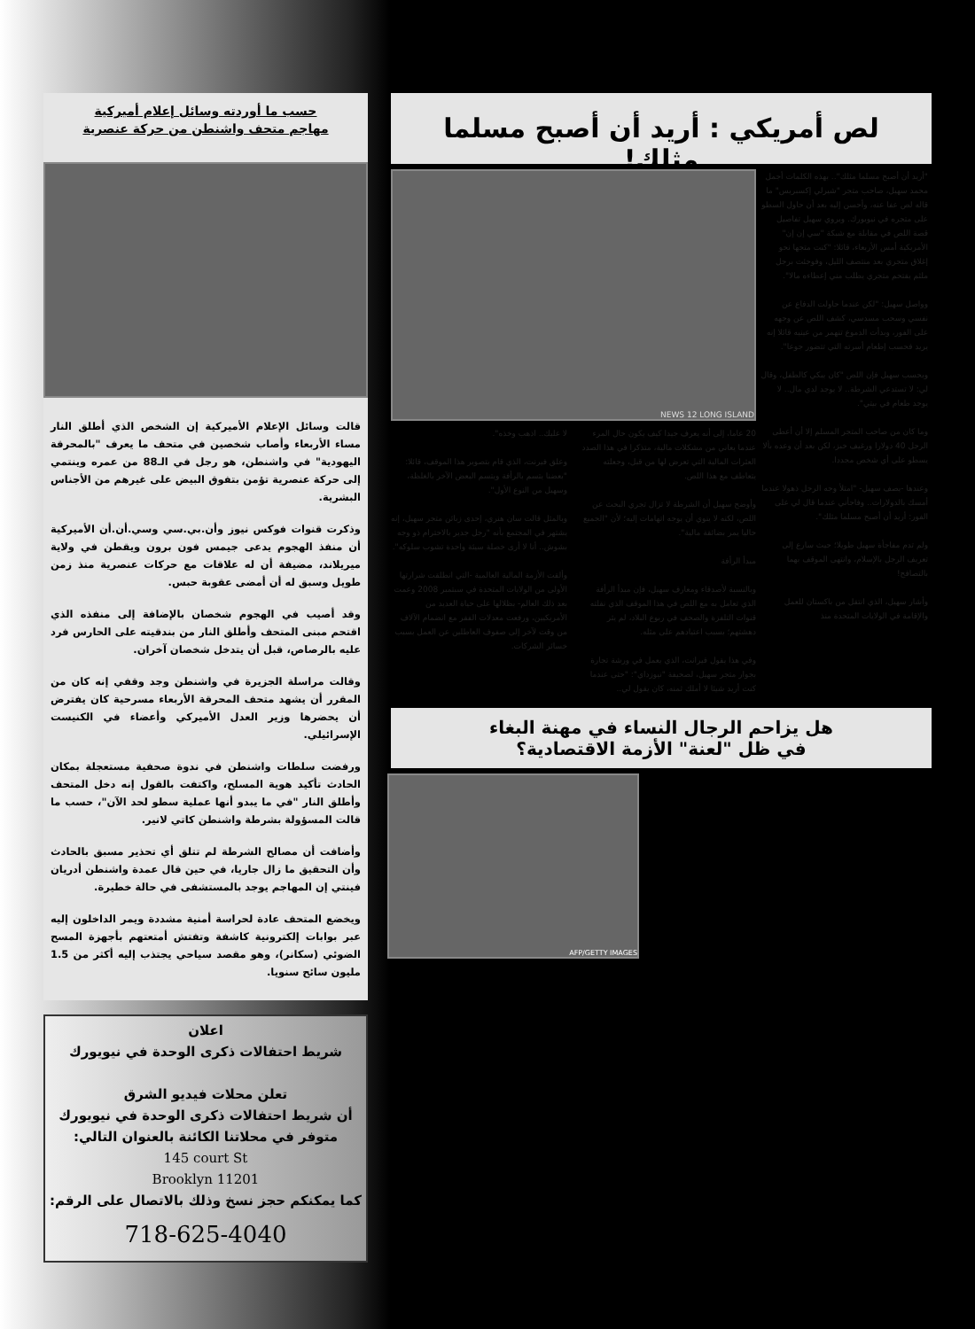لص أمريكي : أريد أن أصبح مسلما مثلك!
"أريد أن أصبح مسلما مثلك".. بهذه الكلمات أجمل محمد سهيل، صاحب متجر "شيرلي إكسبريس" ما قاله لص عفا عنه، وأحسن إليه بعد أن حاول السطو على متجره في نيويورك. ويروي سهيل تفاصيل قصة اللص في مقابلة مع شبكة "سي إن إن" الأمريكية أمس الأربعاء، قائلا: "كنت متجها نحو إغلاق متجري بعد منتصف الليل، وفوجئت برجل ملثم يقتحم متجري يطلب مني إعطاءه مالا".
وواصل سهيل: "لكن عندما حاولت الدفاع عن نفسي وسحب مسدسي، كشف اللص عن وجهه على الفور، وبدأت الدموع تنهمر من عينيه قائلا إنه يريد فحسب إطعام أسرته التي تتضور جوعا".
وبحسب سهيل فإن اللص "كان يبكي كالطفل، وقال لي: لا تستدعي الشرطة.. لا يوجد لدي مال.. لا يوجد طعام في بيتي".
وما كان من صاحب المتجر المسلم إلا أن أعطى الرجل 40 دولارا ورغيف خبز، لكن بعد أن وعده بألا يسطو على أي شخص مجددا.
وعندها -يصف سهيل- "امتلأ وجه الرجل ذهولا عندما أمسك بالدولارات.. وفاجأني عندما قال لي على الفور: أريد أن أصبح مسلما مثلك".
ولم تدم مفاجأة سهيل طويلا؛ حيث سارع إلى تعريف الرجل بالإسلام، وانتهى الموقف بهما بالتصافح!
وأشار سهيل، الذي انتقل من باكستان للعمل والإقامة في الولايات المتحدة منذ
NEWS 12 LONG ISLAND
20 عاما، إلى أنه يعرف جيدا كيف يكون حال المرء عندما يعاني من مشكلات مالية، متذكرا في هذا الصدد العثرات المالية التي تعرض لها من قبل، وجعلته يتعاطف مع هذا اللص.
وأوضح سهيل أن الشرطة لا تزال تجري البحث عن اللص، لكنه لا ينوي أن يوجه اتهامات إليه؛ لأن "الجميع حاليا يمر بضائقة مالية".
مبدأ الرأفة
وبالنسبة لأصدقاء ومعارف سهيل، فإن مبدأ الرأفة الذي تعامل به مع اللص في هذا الموقف الذي نقلته قنوات التلفزة والصحف في ربوع البلاد، لم يثر دهشتهم؛ بسبب اعتيادهم على مثله.
وفي هذا يقول فيرانت، الذي يعمل في ورشة تجارة بجوار متجر سهيل، لصحيفة "نيوزداي": "حتى عندما كنت أريد شيئا لا أملك ثمنه، كان يقول لي..
لا عليك.. اذهب وخذه".
وعلق فيرنت، الذي قام بتصوير هذا الموقف، قائلا: "بعضنا يتسم بالرأفة ويتسم البعض الآخر بالغلظة، وسهيل من النوع الأول".
وبالمثل قالت سان هنري، إحدى زبائن متجر سهيل، إنه يشتهر في المجتمع بأنه "رجل جدير بالاحترام ذو وجه بشوش.. أنا لا أرى خصلة سيئة واحدة تشوب سلوكه".
وألقت الأزمة المالية العالمية -التي انطلقت شرارتها الأولى من الولايات المتحدة في سبتمبر 2008 وعمت بعد ذلك العالم- بظلالها على حياة العديد من الأمريكيين، ورفعت معدلات الفقر مع انضمام الآلاف من وقت لآخر إلى صفوف العاطلين عن العمل بسبب خسائر الشركات.
هل يزاحم الرجال النساء في مهنة البغاء
في ظل "لعنة" الأزمة الاقتصادية؟
AFP/GETTY IMAGES
حسب ما أوردته وسائل إعلام أميركية
مهاجم متحف واشنطن من حركة عنصرية
قالت وسائل الإعلام الأميركية إن الشخص الذي أطلق النار مساء الأربعاء وأصاب شخصين في متحف ما يعرف "بالمحرقة اليهودية" في واشنطن، هو رجل في الـ88 من عمره وينتمي إلى حركة عنصرية تؤمن بتفوق البيض على غيرهم من الأجناس البشرية.
وذكرت قنوات فوكس نيوز وأن.بي.سي وسي.أن.أن الأميركية أن منفذ الهجوم يدعى جيمس فون برون ويقطن في ولاية ميريلاند، مضيفة أن له علاقات مع حركات عنصرية منذ زمن طويل وسبق له أن أمضى عقوبة حبس.
وقد أصيب في الهجوم شخصان بالإضافة إلى منفذه الذي اقتحم مبنى المتحف وأطلق النار من بندقيته على الحارس فرد عليه بالرصاص، قبل أن يتدخل شخصان آخران.
وقالت مراسلة الجزيرة في واشنطن وجد وقفي إنه كان من المقرر أن يشهد متحف المحرقة الأربعاء مسرحية كان يفترض أن يحضرها وزير العدل الأميركي وأعضاء في الكنيست الإسرائيلي.
ورفضت سلطات واشنطن في ندوة صحفية مستعجلة بمكان الحادث تأكيد هوية المسلح، واكتفت بالقول إنه دخل المتحف وأطلق النار "في ما يبدو أنها عملية سطو لحد الآن"، حسب ما قالت المسؤولة بشرطة واشنطن كاتي لانير.
وأضافت أن مصالح الشرطة لم تتلق أي تحذير مسبق بالحادث وأن التحقيق ما زال جاريا، في حين قال عمدة واشنطن أدريان فينتي إن المهاجم يوجد بالمستشفى في حالة خطيرة.
ويخضع المتحف عادة لحراسة أمنية مشددة ويمر الداخلون إليه عبر بوابات إلكترونية كاشفة وتفتش أمتعتهم بأجهزة المسح الضوئي (سكانر)، وهو مقصد سياحي يجتذب إليه أكثر من 1.5 مليون سائح سنويا.
اعلان
شريط احتفالات ذكرى الوحدة في نيويورك
تعلن محلات فيديو الشرق
أن شريط احتفالات ذكرى الوحدة في نيويورك متوفر في محلاتنا الكائنة بالعنوان التالي:
145 court St
Brooklyn 11201
كما يمكنكم حجز نسخ وذلك بالاتصال على الرقم:
718-625-4040